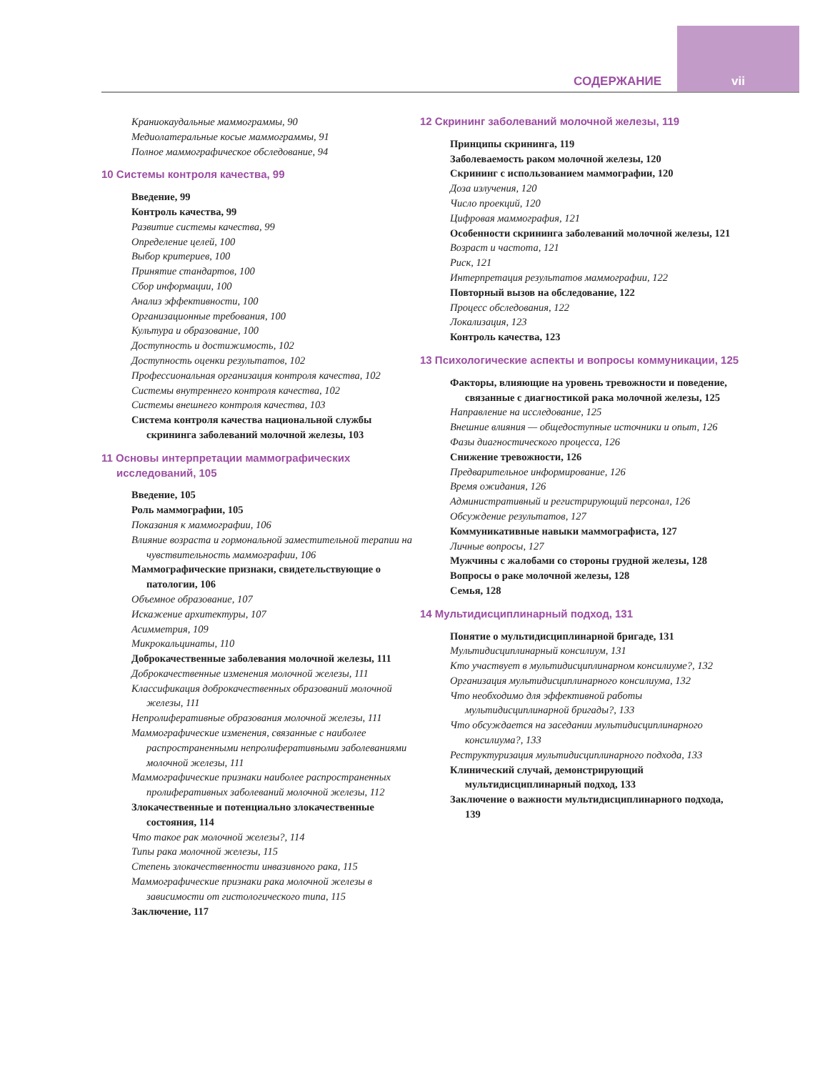СОДЕРЖАНИЕ vii
Краниокаудальные маммограммы, 90
Медиолатеральные косые маммограммы, 91
Полное маммографическое обследование, 94
10 Системы контроля качества, 99
Введение, 99
Контроль качества, 99
Развитие системы качества, 99
Определение целей, 100
Выбор критериев, 100
Принятие стандартов, 100
Сбор информации, 100
Анализ эффективности, 100
Организационные требования, 100
Культура и образование, 100
Доступность и достижимость, 102
Доступность оценки результатов, 102
Профессиональная организация контроля качества, 102
Системы внутреннего контроля качества, 102
Системы внешнего контроля качества, 103
Система контроля качества национальной службы скрининга заболеваний молочной железы, 103
11 Основы интерпретации маммографических исследований, 105
Введение, 105
Роль маммографии, 105
Показания к маммографии, 106
Влияние возраста и гормональной заместительной терапии на чувствительность маммографии, 106
Маммографические признаки, свидетельствующие о патологии, 106
Объемное образование, 107
Искажение архитектуры, 107
Асимметрия, 109
Микрокальцинаты, 110
Доброкачественные заболевания молочной железы, 111
Доброкачественные изменения молочной железы, 111
Классификация доброкачественных образований молочной железы, 111
Непролиферативные образования молочной железы, 111
Маммографические изменения, связанные с наиболее распространенными непролиферативными заболеваниями молочной железы, 111
Маммографические признаки наиболее распространенных пролиферативных заболеваний молочной железы, 112
Злокачественные и потенциально злокачественные состояния, 114
Что такое рак молочной железы?, 114
Типы рака молочной железы, 115
Степень злокачественности инвазивного рака, 115
Маммографические признаки рака молочной железы в зависимости от гистологического типа, 115
Заключение, 117
12 Скрининг заболеваний молочной железы, 119
Принципы скрининга, 119
Заболеваемость раком молочной железы, 120
Скрининг с использованием маммографии, 120
Доза излучения, 120
Число проекций, 120
Цифровая маммография, 121
Особенности скрининга заболеваний молочной железы, 121
Возраст и частота, 121
Риск, 121
Интерпретация результатов маммографии, 122
Повторный вызов на обследование, 122
Процесс обследования, 122
Локализация, 123
Контроль качества, 123
13 Психологические аспекты и вопросы коммуникации, 125
Факторы, влияющие на уровень тревожности и поведение, связанные с диагностикой рака молочной железы, 125
Направление на исследование, 125
Внешние влияния — общедоступные источники и опыт, 126
Фазы диагностического процесса, 126
Снижение тревожности, 126
Предварительное информирование, 126
Время ожидания, 126
Административный и регистрирующий персонал, 126
Обсуждение результатов, 127
Коммуникативные навыки маммографиста, 127
Личные вопросы, 127
Мужчины с жалобами со стороны грудной железы, 128
Вопросы о раке молочной железы, 128
Семья, 128
14 Мультидисциплинарный подход, 131
Понятие о мультидисциплинарной бригаде, 131
Мультидисциплинарный консилиум, 131
Кто участвует в мультидисциплинарном консилиуме?, 132
Организация мультидисциплинарного консилиума, 132
Что необходимо для эффективной работы мультидисциплинарной бригады?, 133
Что обсуждается на заседании мультидисциплинарного консилиума?, 133
Реструктуризация мультидисциплинарного подхода, 133
Клинический случай, демонстрирующий мультидисциплинарный подход, 133
Заключение о важности мультидисциплинарного подхода, 139